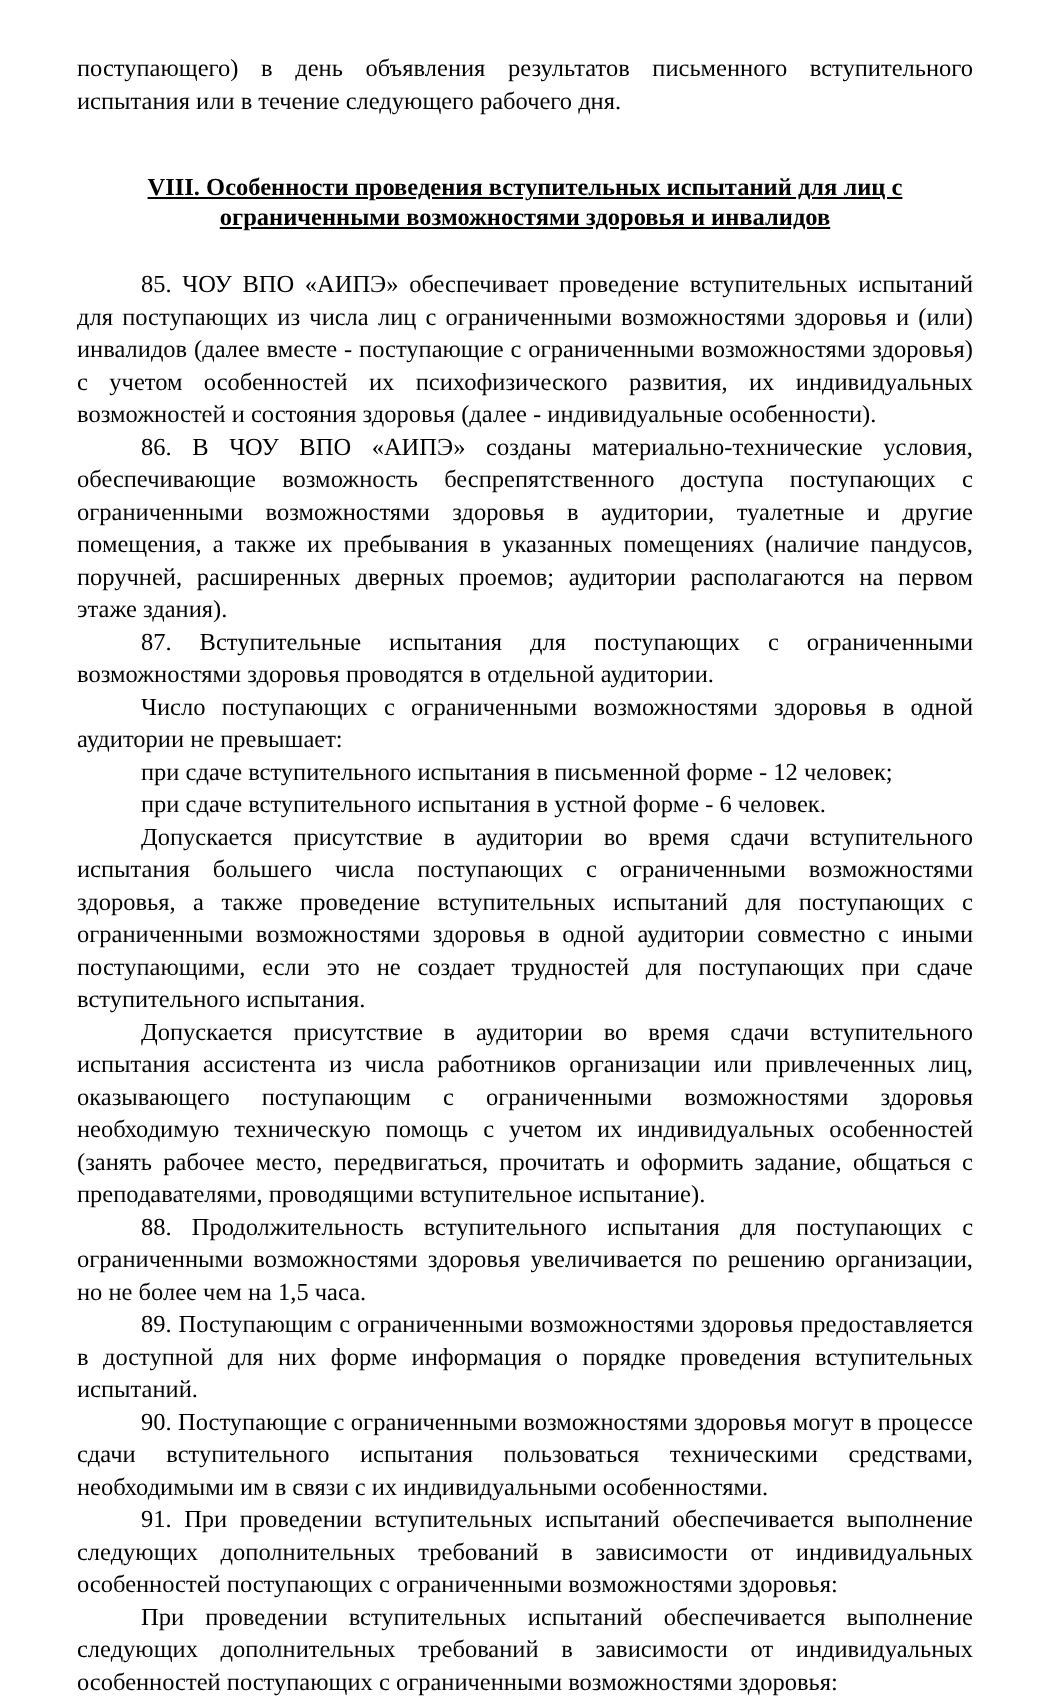поступающего) в день объявления результатов письменного вступительного испытания или в течение следующего рабочего дня.
VIII. Особенности проведения вступительных испытаний для лиц с
ограниченными возможностями здоровья и инвалидов
85. ЧОУ ВПО «АИПЭ» обеспечивает проведение вступительных испытаний для поступающих из числа лиц с ограниченными возможностями здоровья и (или) инвалидов (далее вместе - поступающие с ограниченными возможностями здоровья) с учетом особенностей их психофизического развития, их индивидуальных возможностей и состояния здоровья (далее - индивидуальные особенности).
86. В ЧОУ ВПО «АИПЭ» созданы материально-технические условия, обеспечивающие возможность беспрепятственного доступа поступающих с ограниченными возможностями здоровья в аудитории, туалетные и другие помещения, а также их пребывания в указанных помещениях (наличие пандусов, поручней, расширенных дверных проемов; аудитории располагаются на первом этаже здания).
87. Вступительные испытания для поступающих с ограниченными возможностями здоровья проводятся в отдельной аудитории.
Число поступающих с ограниченными возможностями здоровья в одной аудитории не превышает:
при сдаче вступительного испытания в письменной форме - 12 человек;
при сдаче вступительного испытания в устной форме - 6 человек.
Допускается присутствие в аудитории во время сдачи вступительного испытания большего числа поступающих с ограниченными возможностями здоровья, а также проведение вступительных испытаний для поступающих с ограниченными возможностями здоровья в одной аудитории совместно с иными поступающими, если это не создает трудностей для поступающих при сдаче вступительного испытания.
Допускается присутствие в аудитории во время сдачи вступительного испытания ассистента из числа работников организации или привлеченных лиц, оказывающего поступающим с ограниченными возможностями здоровья необходимую техническую помощь с учетом их индивидуальных особенностей (занять рабочее место, передвигаться, прочитать и оформить задание, общаться с преподавателями, проводящими вступительное испытание).
88. Продолжительность вступительного испытания для поступающих с ограниченными возможностями здоровья увеличивается по решению организации, но не более чем на 1,5 часа.
89. Поступающим с ограниченными возможностями здоровья предоставляется в доступной для них форме информация о порядке проведения вступительных испытаний.
90. Поступающие с ограниченными возможностями здоровья могут в процессе сдачи вступительного испытания пользоваться техническими средствами, необходимыми им в связи с их индивидуальными особенностями.
91. При проведении вступительных испытаний обеспечивается выполнение следующих дополнительных требований в зависимости от индивидуальных особенностей поступающих с ограниченными возможностями здоровья:
При проведении вступительных испытаний обеспечивается выполнение следующих дополнительных требований в зависимости от индивидуальных особенностей поступающих с ограниченными возможностями здоровья: